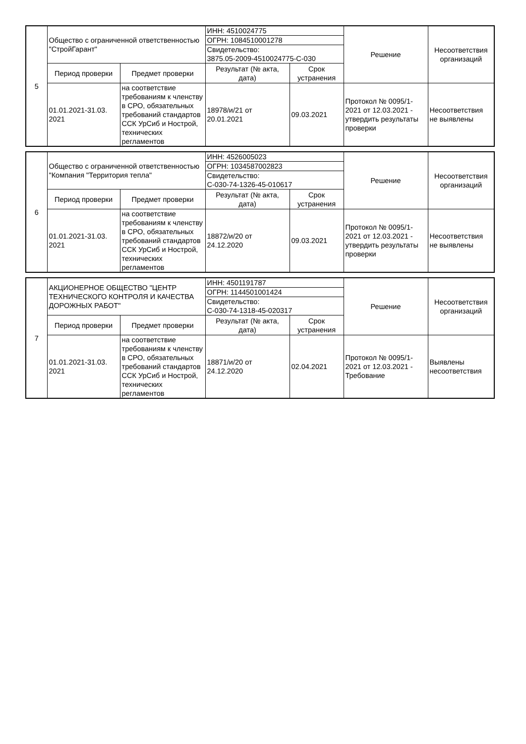| 5 | Общество с ограниченной ответственностью "СтройГарант" | | ИНН: 4510024775 | | Решение | Несоответствия организаций |
| | | | ОГРН: 1084510001278 | | | |
| | | | Свидетельство: 3875.05-2009-4510024775-С-030 | | | |
| | Период проверки | Предмет проверки | Результат (№ акта, дата) | Срок устранения | | |
| | 01.01.2021-31.03. 2021 | на соответствие требованиям к членству в СРО, обязательных требований стандартов ССК УрСиб и Нострой, технических регламентов | 18978/и/21 от 20.01.2021 | 09.03.2021 | Протокол № 0095/1-2021 от 12.03.2021 - утвердить результаты проверки | Несоответствия не выявлены |
| 6 | Общество с ограниченной ответственностью "Компания "Территория тепла" | | ИНН: 4526005023 | | Решение | Несоответствия организаций |
| | | | ОГРН: 1034587002823 | | | |
| | | | Свидетельство: С-030-74-1326-45-010617 | | | |
| | Период проверки | Предмет проверки | Результат (№ акта, дата) | Срок устранения | | |
| | 01.01.2021-31.03. 2021 | на соответствие требованиям к членству в СРО, обязательных требований стандартов ССК УрСиб и Нострой, технических регламентов | 18872/и/20 от 24.12.2020 | 09.03.2021 | Протокол № 0095/1-2021 от 12.03.2021 - утвердить результаты проверки | Несоответствия не выявлены |
| 7 | АКЦИОНЕРНОЕ ОБЩЕСТВО "ЦЕНТР ТЕХНИЧЕСКОГО КОНТРОЛЯ И КАЧЕСТВА ДОРОЖНЫХ РАБОТ" | | ИНН: 4501191787 | | Решение | Несоответствия организаций |
| | | | ОГРН: 1144501001424 | | | |
| | | | Свидетельство: С-030-74-1318-45-020317 | | | |
| | Период проверки | Предмет проверки | Результат (№ акта, дата) | Срок устранения | | |
| | 01.01.2021-31.03. 2021 | на соответствие требованиям к членству в СРО, обязательных требований стандартов ССК УрСиб и Нострой, технических регламентов | 18871/и/20 от 24.12.2020 | 02.04.2021 | Протокол № 0095/1-2021 от 12.03.2021 - Требование | Выявлены несоответствия |